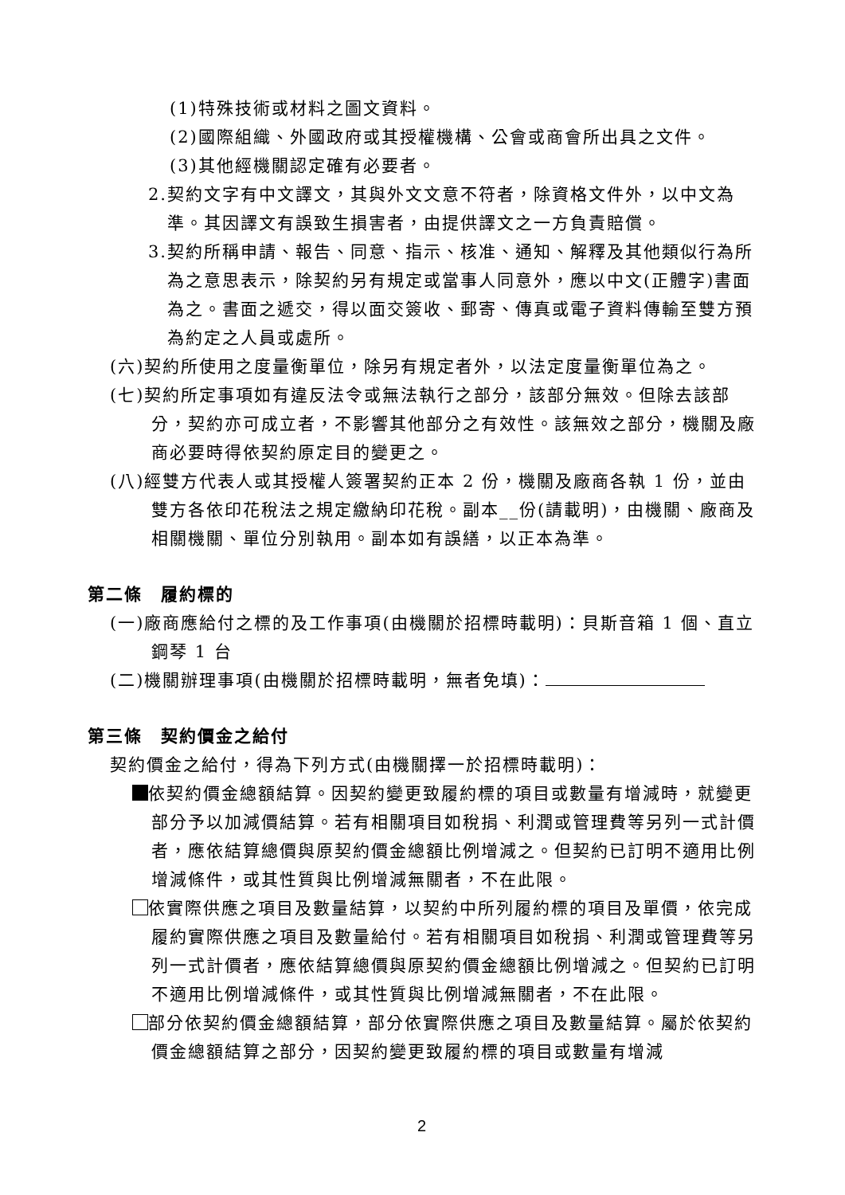(1)特殊技術或材料之圖文資料。
(2)國際組織、外國政府或其授權機構、公會或商會所出具之文件。
(3)其他經機關認定確有必要者。
2.契約文字有中文譯文，其與外文文意不符者，除資格文件外，以中文為準。其因譯文有誤致生損害者，由提供譯文之一方負責賠償。
3.契約所稱申請、報告、同意、指示、核准、通知、解釋及其他類似行為所為之意思表示，除契約另有規定或當事人同意外，應以中文(正體字)書面為之。書面之遞交，得以面交簽收、郵寄、傳真或電子資料傳輸至雙方預為約定之人員或處所。
(六)契約所使用之度量衡單位，除另有規定者外，以法定度量衡單位為之。
(七)契約所定事項如有違反法令或無法執行之部分，該部分無效。但除去該部分，契約亦可成立者，不影響其他部分之有效性。該無效之部分，機關及廠商必要時得依契約原定目的變更之。
(八)經雙方代表人或其授權人簽署契約正本 2 份，機關及廠商各執 1 份，並由雙方各依印花稅法之規定繳納印花稅。副本__份(請載明)，由機關、廠商及相關機關、單位分別執用。副本如有誤繕，以正本為準。
第二條　履約標的
(一)廠商應給付之標的及工作事項(由機關於招標時載明)：貝斯音箱 1 個、直立鋼琴 1 台
(二)機關辦理事項(由機關於招標時載明，無者免填)：
第三條　契約價金之給付
契約價金之給付，得為下列方式(由機關擇一於招標時載明)：
依契約價金總額結算。因契約變更致履約標的項目或數量有增減時，就變更部分予以加減價結算。若有相關項目如稅捐、利潤或管理費等另列一式計價者，應依結算總價與原契約價金總額比例增減之。但契約已訂明不適用比例增減條件，或其性質與比例增減無關者，不在此限。
依實際供應之項目及數量結算，以契約中所列履約標的項目及單價，依完成履約實際供應之項目及數量給付。若有相關項目如稅捐、利潤或管理費等另列一式計價者，應依結算總價與原契約價金總額比例增減之。但契約已訂明不適用比例增減條件，或其性質與比例增減無關者，不在此限。
部分依契約價金總額結算，部分依實際供應之項目及數量結算。屬於依契約價金總額結算之部分，因契約變更致履約標的項目或數量有增減
2